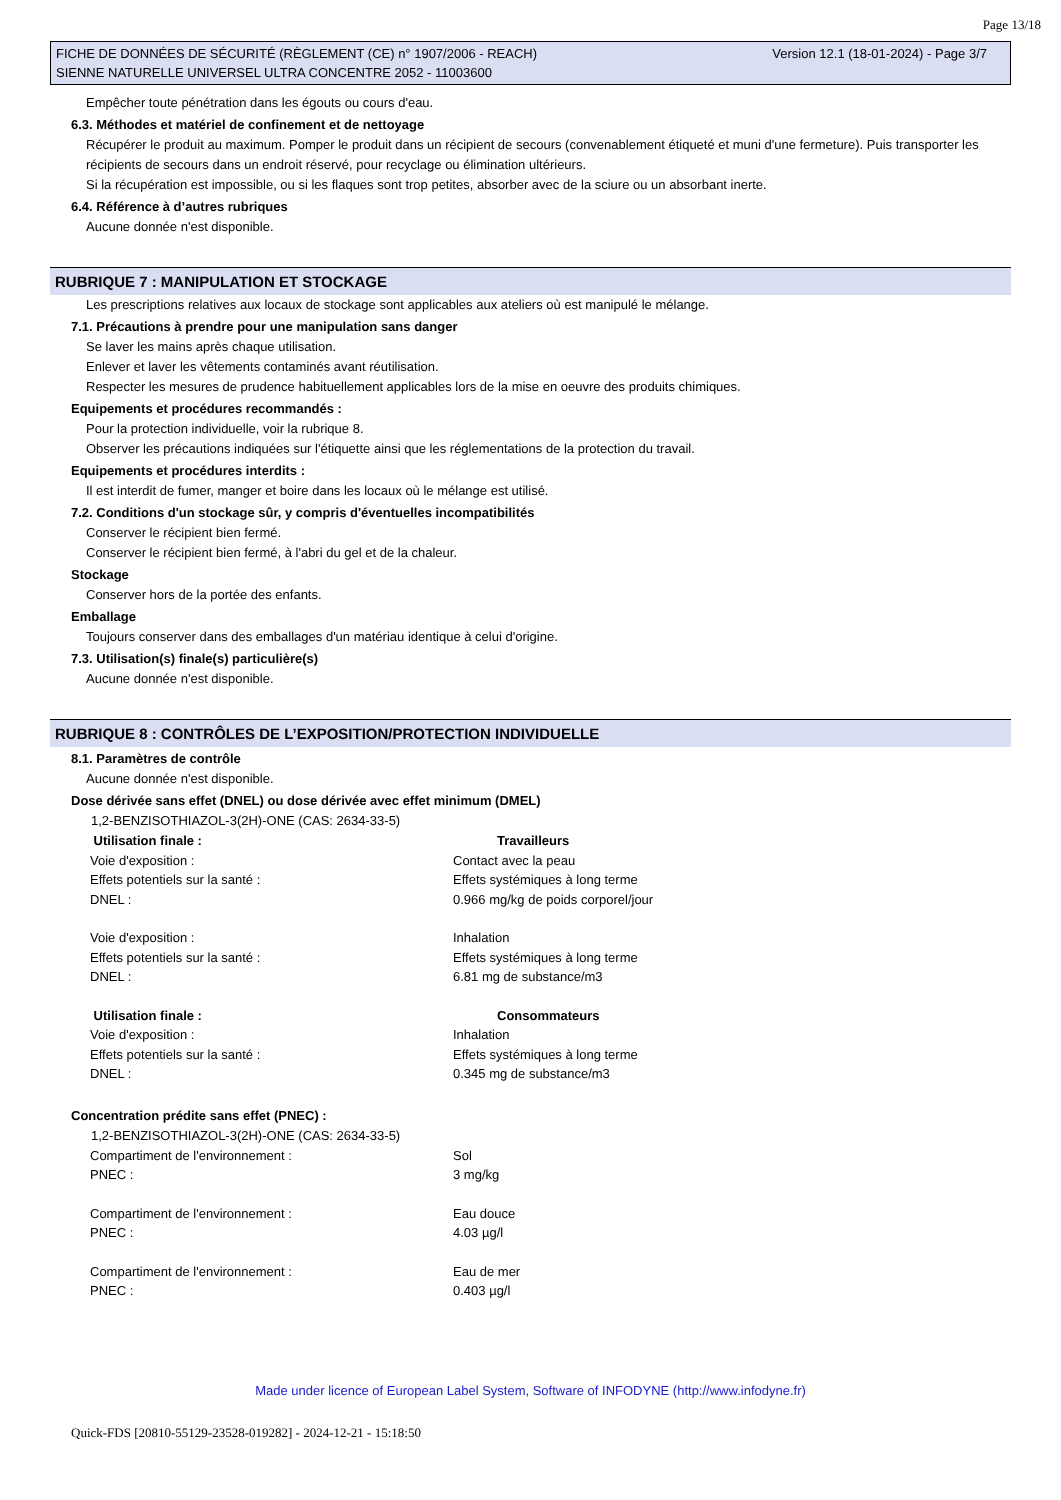Page 13/18
FICHE DE DONNÉES DE SÉCURITÉ (RÈGLEMENT (CE) n° 1907/2006 - REACH)
SIENNE NATURELLE UNIVERSEL ULTRA CONCENTRE 2052 - 11003600
Version 12.1 (18-01-2024) - Page 3/7
Empêcher toute pénétration dans les égouts ou cours d'eau.
6.3. Méthodes et matériel de confinement et de nettoyage
Récupérer le produit au maximum. Pomper le produit dans un récipient de secours (convenablement étiqueté et muni d'une fermeture). Puis transporter les récipients de secours dans un endroit réservé, pour recyclage ou élimination ultérieurs.
Si la récupération est impossible, ou si les flaques sont trop petites, absorber avec de la sciure ou un absorbant inerte.
6.4. Référence à d’autres rubriques
Aucune donnée n'est disponible.
RUBRIQUE 7 : MANIPULATION ET STOCKAGE
Les prescriptions relatives aux locaux de stockage sont applicables aux ateliers où est manipulé le mélange.
7.1. Précautions à prendre pour une manipulation sans danger
Se laver les mains après chaque utilisation.
Enlever et laver les vêtements contaminés avant réutilisation.
Respecter les mesures de prudence habituellement applicables lors de la mise en oeuvre des produits chimiques.
Equipements et procédures recommandés :
Pour la protection individuelle, voir la rubrique 8.
Observer les précautions indiquées sur l'étiquette ainsi que les réglementations de la protection du travail.
Equipements et procédures interdits :
Il est interdit de fumer, manger et boire dans les locaux où le mélange est utilisé.
7.2. Conditions d'un stockage sûr, y compris d'éventuelles incompatibilités
Conserver le récipient bien fermé.
Conserver le récipient bien fermé, à l'abri du gel et de la chaleur.
Stockage
Conserver hors de la portée des enfants.
Emballage
Toujours conserver dans des emballages d'un matériau identique à celui d'origine.
7.3. Utilisation(s) finale(s) particulière(s)
Aucune donnée n'est disponible.
RUBRIQUE 8 : CONTRÔLES DE L’EXPOSITION/PROTECTION INDIVIDUELLE
8.1. Paramètres de contrôle
Aucune donnée n'est disponible.
Dose dérivée sans effet (DNEL) ou dose dérivée avec effet minimum (DMEL)
1,2-BENZISOTHIAZOL-3(2H)-ONE (CAS: 2634-33-5)
| Utilisation finale : | Travailleurs |
| --- | --- |
| Voie d'exposition : | Contact avec la peau |
| Effets potentiels sur la santé : | Effets systémiques à long terme |
| DNEL : | 0.966 mg/kg de poids corporel/jour |
| Voie d'exposition : | Inhalation |
| Effets potentiels sur la santé : | Effets systémiques à long terme |
| DNEL : | 6.81 mg de substance/m3 |
| Utilisation finale : | Consommateurs |
| Voie d'exposition : | Inhalation |
| Effets potentiels sur la santé : | Effets systémiques à long terme |
| DNEL : | 0.345 mg de substance/m3 |
Concentration prédite sans effet (PNEC) :
1,2-BENZISOTHIAZOL-3(2H)-ONE (CAS: 2634-33-5)
| Compartiment de l'environnement : | Sol |
| PNEC : | 3 mg/kg |
| Compartiment de l'environnement : | Eau douce |
| PNEC : | 4.03 µg/l |
| Compartiment de l'environnement : | Eau de mer |
| PNEC : | 0.403 µg/l |
Made under licence of European Label System, Software of INFODYNE (http://www.infodyne.fr)
Quick-FDS [20810-55129-23528-019282] - 2024-12-21 - 15:18:50